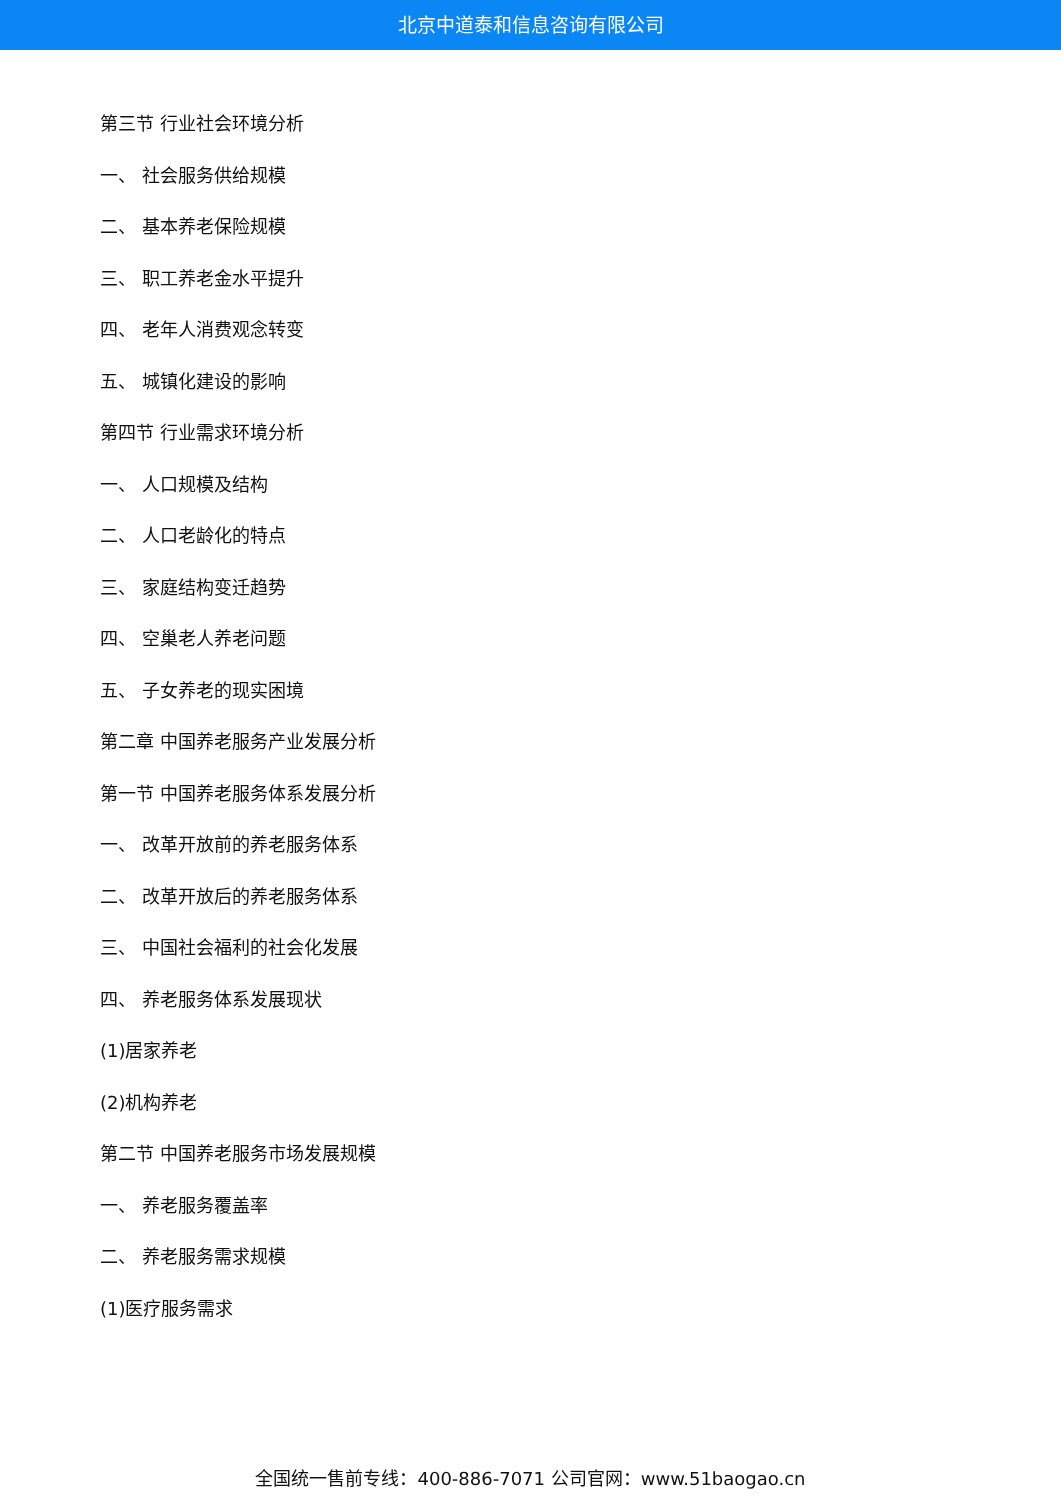北京中道泰和信息咨询有限公司
第三节 行业社会环境分析
一、 社会服务供给规模
二、 基本养老保险规模
三、 职工养老金水平提升
四、 老年人消费观念转变
五、 城镇化建设的影响
第四节 行业需求环境分析
一、 人口规模及结构
二、 人口老龄化的特点
三、 家庭结构变迁趋势
四、 空巢老人养老问题
五、 子女养老的现实困境
第二章 中国养老服务产业发展分析
第一节 中国养老服务体系发展分析
一、 改革开放前的养老服务体系
二、 改革开放后的养老服务体系
三、 中国社会福利的社会化发展
四、 养老服务体系发展现状
(1)居家养老
(2)机构养老
第二节 中国养老服务市场发展规模
一、 养老服务覆盖率
二、 养老服务需求规模
(1)医疗服务需求
全国统一售前专线：400-886-7071 公司官网：www.51baogao.cn